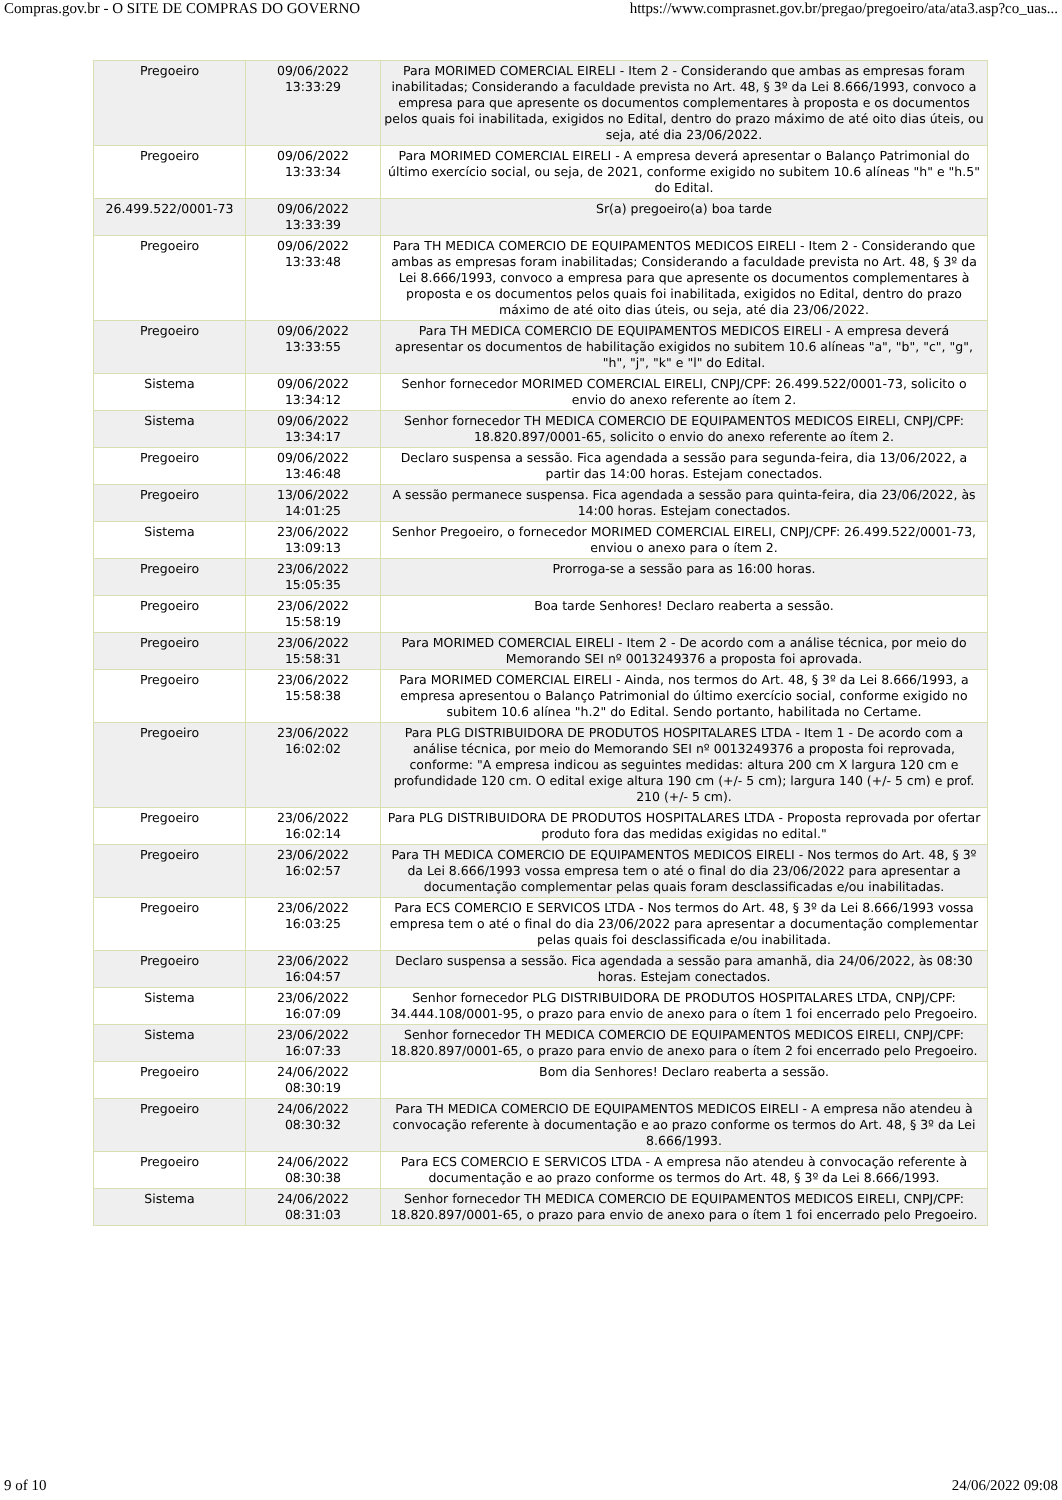Compras.gov.br - O SITE DE COMPRAS DO GOVERNO https://www.comprasnet.gov.br/pregao/pregoeiro/ata/ata3.asp?co_uas...
| Pregoeiro | 09/06/2022 13:33:29 | Para MORIMED COMERCIAL EIRELI - Item 2 - Considerando que ambas as empresas foram inabilitadas; Considerando a faculdade prevista no Art. 48, § 3º da Lei 8.666/1993, convoco a empresa para que apresente os documentos complementares à proposta e os documentos pelos quais foi inabilitada, exigidos no Edital, dentro do prazo máximo de até oito dias úteis, ou seja, até dia 23/06/2022. |
| Pregoeiro | 09/06/2022 13:33:34 | Para MORIMED COMERCIAL EIRELI - A empresa deverá apresentar o Balanço Patrimonial do último exercício social, ou seja, de 2021, conforme exigido no subitem 10.6 alíneas "h" e "h.5" do Edital. |
| 26.499.522/0001-73 | 09/06/2022 13:33:39 | Sr(a) pregoeiro(a) boa tarde |
| Pregoeiro | 09/06/2022 13:33:48 | Para TH MEDICA COMERCIO DE EQUIPAMENTOS MEDICOS EIRELI - Item 2 - Considerando que ambas as empresas foram inabilitadas; Considerando a faculdade prevista no Art. 48, § 3º da Lei 8.666/1993, convoco a empresa para que apresente os documentos complementares à proposta e os documentos pelos quais foi inabilitada, exigidos no Edital, dentro do prazo máximo de até oito dias úteis, ou seja, até dia 23/06/2022. |
| Pregoeiro | 09/06/2022 13:33:55 | Para TH MEDICA COMERCIO DE EQUIPAMENTOS MEDICOS EIRELI - A empresa deverá apresentar os documentos de habilitação exigidos no subitem 10.6 alíneas "a", "b", "c", "g", "h", "j", "k" e "l" do Edital. |
| Sistema | 09/06/2022 13:34:12 | Senhor fornecedor MORIMED COMERCIAL EIRELI, CNPJ/CPF: 26.499.522/0001-73, solicito o envio do anexo referente ao ítem 2. |
| Sistema | 09/06/2022 13:34:17 | Senhor fornecedor TH MEDICA COMERCIO DE EQUIPAMENTOS MEDICOS EIRELI, CNPJ/CPF: 18.820.897/0001-65, solicito o envio do anexo referente ao ítem 2. |
| Pregoeiro | 09/06/2022 13:46:48 | Declaro suspensa a sessão. Fica agendada a sessão para segunda-feira, dia 13/06/2022, a partir das 14:00 horas. Estejam conectados. |
| Pregoeiro | 13/06/2022 14:01:25 | A sessão permanece suspensa. Fica agendada a sessão para quinta-feira, dia 23/06/2022, às 14:00 horas. Estejam conectados. |
| Sistema | 23/06/2022 13:09:13 | Senhor Pregoeiro, o fornecedor MORIMED COMERCIAL EIRELI, CNPJ/CPF: 26.499.522/0001-73, enviou o anexo para o ítem 2. |
| Pregoeiro | 23/06/2022 15:05:35 | Prorroga-se a sessão para as 16:00 horas. |
| Pregoeiro | 23/06/2022 15:58:19 | Boa tarde Senhores! Declaro reaberta a sessão. |
| Pregoeiro | 23/06/2022 15:58:31 | Para MORIMED COMERCIAL EIRELI - Item 2 - De acordo com a análise técnica, por meio do Memorando SEI nº 0013249376 a proposta foi aprovada. |
| Pregoeiro | 23/06/2022 15:58:38 | Para MORIMED COMERCIAL EIRELI - Ainda, nos termos do Art. 48, § 3º da Lei 8.666/1993, a empresa apresentou o Balanço Patrimonial do último exercício social, conforme exigido no subitem 10.6 alínea "h.2" do Edital. Sendo portanto, habilitada no Certame. |
| Pregoeiro | 23/06/2022 16:02:02 | Para PLG DISTRIBUIDORA DE PRODUTOS HOSPITALARES LTDA - Item 1 - De acordo com a análise técnica, por meio do Memorando SEI nº 0013249376 a proposta foi reprovada, conforme: "A empresa indicou as seguintes medidas: altura 200 cm X largura 120 cm e profundidade 120 cm. O edital exige altura 190 cm (+/- 5 cm); largura 140 (+/- 5 cm) e prof. 210 (+/- 5 cm). |
| Pregoeiro | 23/06/2022 16:02:14 | Para PLG DISTRIBUIDORA DE PRODUTOS HOSPITALARES LTDA - Proposta reprovada por ofertar produto fora das medidas exigidas no edital." |
| Pregoeiro | 23/06/2022 16:02:57 | Para TH MEDICA COMERCIO DE EQUIPAMENTOS MEDICOS EIRELI - Nos termos do Art. 48, § 3º da Lei 8.666/1993 vossa empresa tem o até o final do dia 23/06/2022 para apresentar a documentação complementar pelas quais foram desclassificadas e/ou inabilitadas. |
| Pregoeiro | 23/06/2022 16:03:25 | Para ECS COMERCIO E SERVICOS LTDA - Nos termos do Art. 48, § 3º da Lei 8.666/1993 vossa empresa tem o até o final do dia 23/06/2022 para apresentar a documentação complementar pelas quais foi desclassificada e/ou inabilitada. |
| Pregoeiro | 23/06/2022 16:04:57 | Declaro suspensa a sessão. Fica agendada a sessão para amanhã, dia 24/06/2022, às 08:30 horas. Estejam conectados. |
| Sistema | 23/06/2022 16:07:09 | Senhor fornecedor PLG DISTRIBUIDORA DE PRODUTOS HOSPITALARES LTDA, CNPJ/CPF: 34.444.108/0001-95, o prazo para envio de anexo para o ítem 1 foi encerrado pelo Pregoeiro. |
| Sistema | 23/06/2022 16:07:33 | Senhor fornecedor TH MEDICA COMERCIO DE EQUIPAMENTOS MEDICOS EIRELI, CNPJ/CPF: 18.820.897/0001-65, o prazo para envio de anexo para o ítem 2 foi encerrado pelo Pregoeiro. |
| Pregoeiro | 24/06/2022 08:30:19 | Bom dia Senhores! Declaro reaberta a sessão. |
| Pregoeiro | 24/06/2022 08:30:32 | Para TH MEDICA COMERCIO DE EQUIPAMENTOS MEDICOS EIRELI - A empresa não atendeu à convocação referente à documentação e ao prazo conforme os termos do Art. 48, § 3º da Lei 8.666/1993. |
| Pregoeiro | 24/06/2022 08:30:38 | Para ECS COMERCIO E SERVICOS LTDA - A empresa não atendeu à convocação referente à documentação e ao prazo conforme os termos do Art. 48, § 3º da Lei 8.666/1993. |
| Sistema | 24/06/2022 08:31:03 | Senhor fornecedor TH MEDICA COMERCIO DE EQUIPAMENTOS MEDICOS EIRELI, CNPJ/CPF: 18.820.897/0001-65, o prazo para envio de anexo para o ítem 1 foi encerrado pelo Pregoeiro. |
9 of 10 24/06/2022 09:08